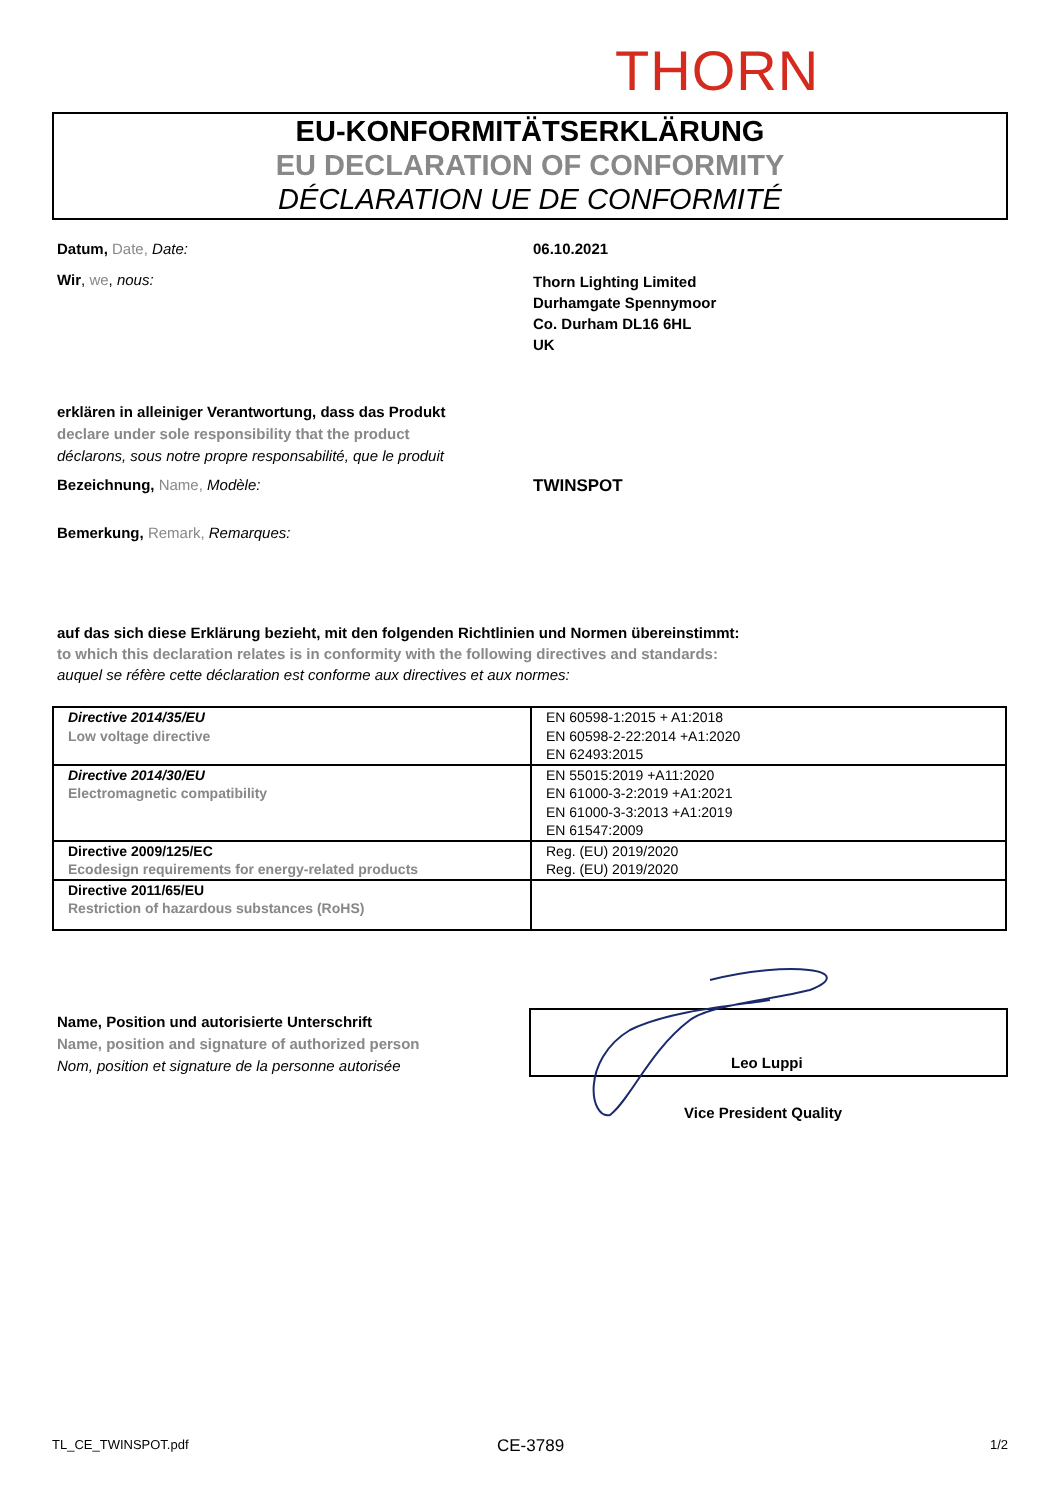THORN
EU-KONFORMITÄTSERKLÄRUNG
EU DECLARATION OF CONFORMITY
DÉCLARATION UE DE CONFORMITÉ
Datum, Date, Date: 06.10.2021
Wir, we, nous:
Thorn Lighting Limited
Durhamgate Spennymoor
Co. Durham DL16 6HL
UK
erklären in alleiniger Verantwortung, dass das Produkt
declare under sole responsibility that the product
déclarons, sous notre propre responsabilité, que le produit
Bezeichnung, Name, Modèle: TWINSPOT
Bemerkung, Remark, Remarques:
auf das sich diese Erklärung bezieht, mit den folgenden Richtlinien und Normen übereinstimmt:
to which this declaration relates is in conformity with the following directives and standards:
auquel se réfère cette déclaration est conforme aux directives et aux normes:
| Directive 2014/35/EU Low voltage directive | EN 60598-1:2015 + A1:2018 EN 60598-2-22:2014 +A1:2020 EN 62493:2015 |
| Directive 2014/30/EU Electromagnetic compatibility | EN 55015:2019 +A11:2020 EN 61000-3-2:2019 +A1:2021 EN 61000-3-3:2013 +A1:2019 EN 61547:2009 |
| Directive 2009/125/EC Ecodesign requirements for energy-related products | Reg. (EU) 2019/2020 Reg. (EU) 2019/2020 |
| Directive 2011/65/EU Restriction of hazardous substances (RoHS) | |
Name, Position und autorisierte Unterschrift
Name, position and signature of authorized person
Nom, position et signature de la personne autorisée
Leo Luppi
Vice President Quality
TL_CE_TWINSPOT.pdf CE-3789 1/2